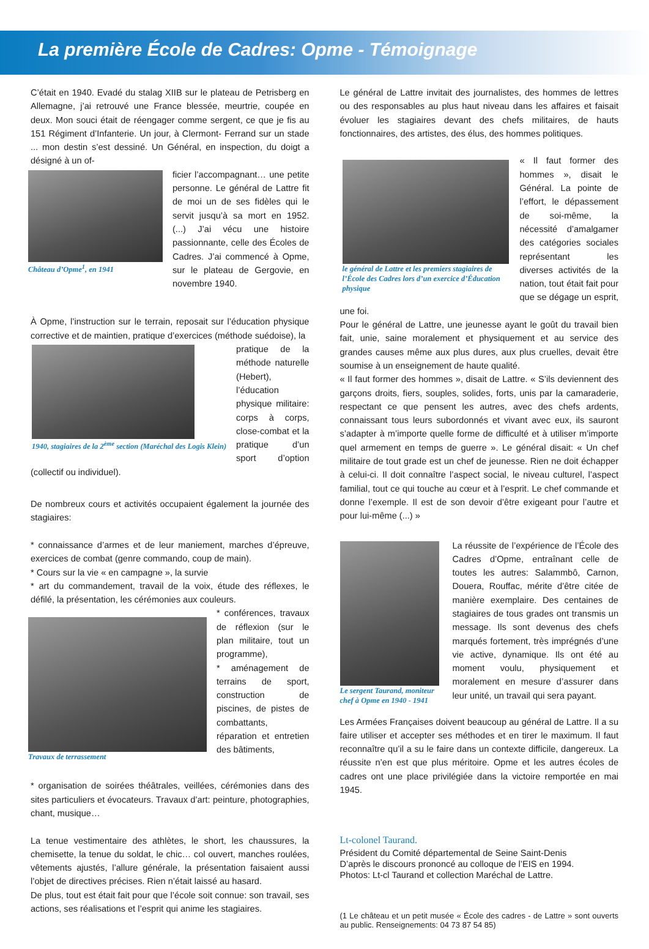La première École de Cadres: Opme - Témoignage
C’était en 1940. Evadé du stalag XIIB sur le plateau de Petrisberg en Allemagne, j’ai retrouvé une France blessée, meurtrie, coupée en deux. Mon souci était de réengager comme sergent, ce que je fis au 151 Régiment d’Infanterie. Un jour, à Clermont- Ferrand sur un stade ... mon destin s’est dessiné. Un Général, en inspection, du doigt a désigné à un of-
Château d’Opme<sup>1</sup>, en 1941
ficier l’accompagnant… une petite personne. Le général de Lattre fit de moi un de ses fidèles qui le servit jusqu’à sa mort en 1952. (...) J’ai vécu une histoire passionnante, celle des Écoles de Cadres. J’ai commencé à Opme, sur le plateau de Gergovie, en novembre 1940.
À Opme, l’instruction sur le terrain, reposait sur l’éducation physique corrective et de maintien, pratique d’exercices (méthode suédoise), la
1940, stagiaires de la 2<sup>ème</sup> section (Maréchal des Logis Klein)
pratique de la méthode naturelle (Hebert), l’éducation physique militaire: corps à corps, close-combat et la pratique d’un sport d’option (collectif ou individuel).
De nombreux cours et activités occupaient également la journée des stagiaires:
* connaissance d’armes et de leur maniement, marches d’épreuve, exercices de combat (genre commando, coup de main).
* Cours sur la vie « en campagne », la survie
* art du commandement, travail de la voix, étude des réflexes, le défilé, la présentation, les cérémonies aux couleurs.
Travaux de terrassement
* conférences, travaux de réflexion (sur le plan militaire, tout un programme),
* aménagement de terrains de sport, construction de piscines, de pistes de combattants, réparation et entretien des bâtiments,
* organisation de soirées théâtrales, veillées, cérémonies dans des sites particuliers et évocateurs. Travaux d’art: peinture, photographies, chant, musique…
La tenue vestimentaire des athlètes, le short, les chaussures, la chemisette, la tenue du soldat, le chic… col ouvert, manches roulées, vêtements ajustés, l’allure générale, la présentation faisaient aussi l’objet de directives précises. Rien n’était laissé au hasard.
De plus, tout est était fait pour que l’école soit connue: son travail, ses actions, ses réalisations et l’esprit qui anime les stagiaires.
Le général de Lattre invitait des journalistes, des hommes de lettres ou des responsables au plus haut niveau dans les affaires et faisait évoluer les stagiaires devant des chefs militaires, de hauts fonctionnaires, des artistes, des élus, des hommes politiques.
le général de Lattre et les premiers stagiaires de l’École des Cadres lors d’un exercice d’Éducation physique
« Il faut former des hommes », disait le Général. La pointe de l’effort, le dépassement de soi-même, la nécessité d’amalgamer des catégories sociales représentant les diverses activités de la nation, tout était fait pour que se dégage un esprit, une foi.
Pour le général de Lattre, une jeunesse ayant le goût du travail bien fait, unie, saine moralement et physiquement et au service des grandes causes même aux plus dures, aux plus cruelles, devait être soumise à un enseignement de haute qualité.
« Il faut former des hommes », disait de Lattre. « S’ils deviennent des garçons droits, fiers, souples, solides, forts, unis par la camaraderie, respectant ce que pensent les autres, avec des chefs ardents, connaissant tous leurs subordonnés et vivant avec eux, ils sauront s’adapter à m’importe quelle forme de difficulté et à utiliser m’importe quel armement en temps de guerre ». Le général disait: « Un chef militaire de tout grade est un chef de jeunesse. Rien ne doit échapper à celui-ci. Il doit connaître l’aspect social, le niveau culturel, l’aspect familial, tout ce qui touche au cœur et à l’esprit. Le chef commande et donne l’exemple. Il est de son devoir d’être exigeant pour l’autre et pour lui-même (...) »
Le sergent Taurand, moniteur chef à Opme en 1940 - 1941
La réussite de l’expérience de l’École des Cadres d’Opme, entraînant celle de toutes les autres: Salammbô, Carnon, Douera, Rouffac, mérite d’être citée de manière exemplaire. Des centaines de stagiaires de tous grades ont transmis un message. Ils sont devenus des chefs marqués fortement, très imprégnés d’une vie active, dynamique. Ils ont été au moment voulu, physiquement et moralement en mesure d’assurer dans leur unité, un travail qui sera payant.
Les Armées Françaises doivent beaucoup au général de Lattre. Il a su faire utiliser et accepter ses méthodes et en tirer le maximum. Il faut reconnaître qu’il a su le faire dans un contexte difficile, dangereux. La réussite n’en est que plus méritoire. Opme et les autres écoles de cadres ont une place privilégiée dans la victoire remportée en mai 1945.
Lt-colonel Taurand.
Président du Comité départemental de Seine Saint-Denis
D’après le discours prononcé au colloque de l’EIS en 1994.
Photos: Lt-cl Taurand et collection Maréchal de Lattre.
(1 Le château et un petit musée « École des cadres - de Lattre » sont ouverts au public. Renseignements: 04 73 87 54 85)